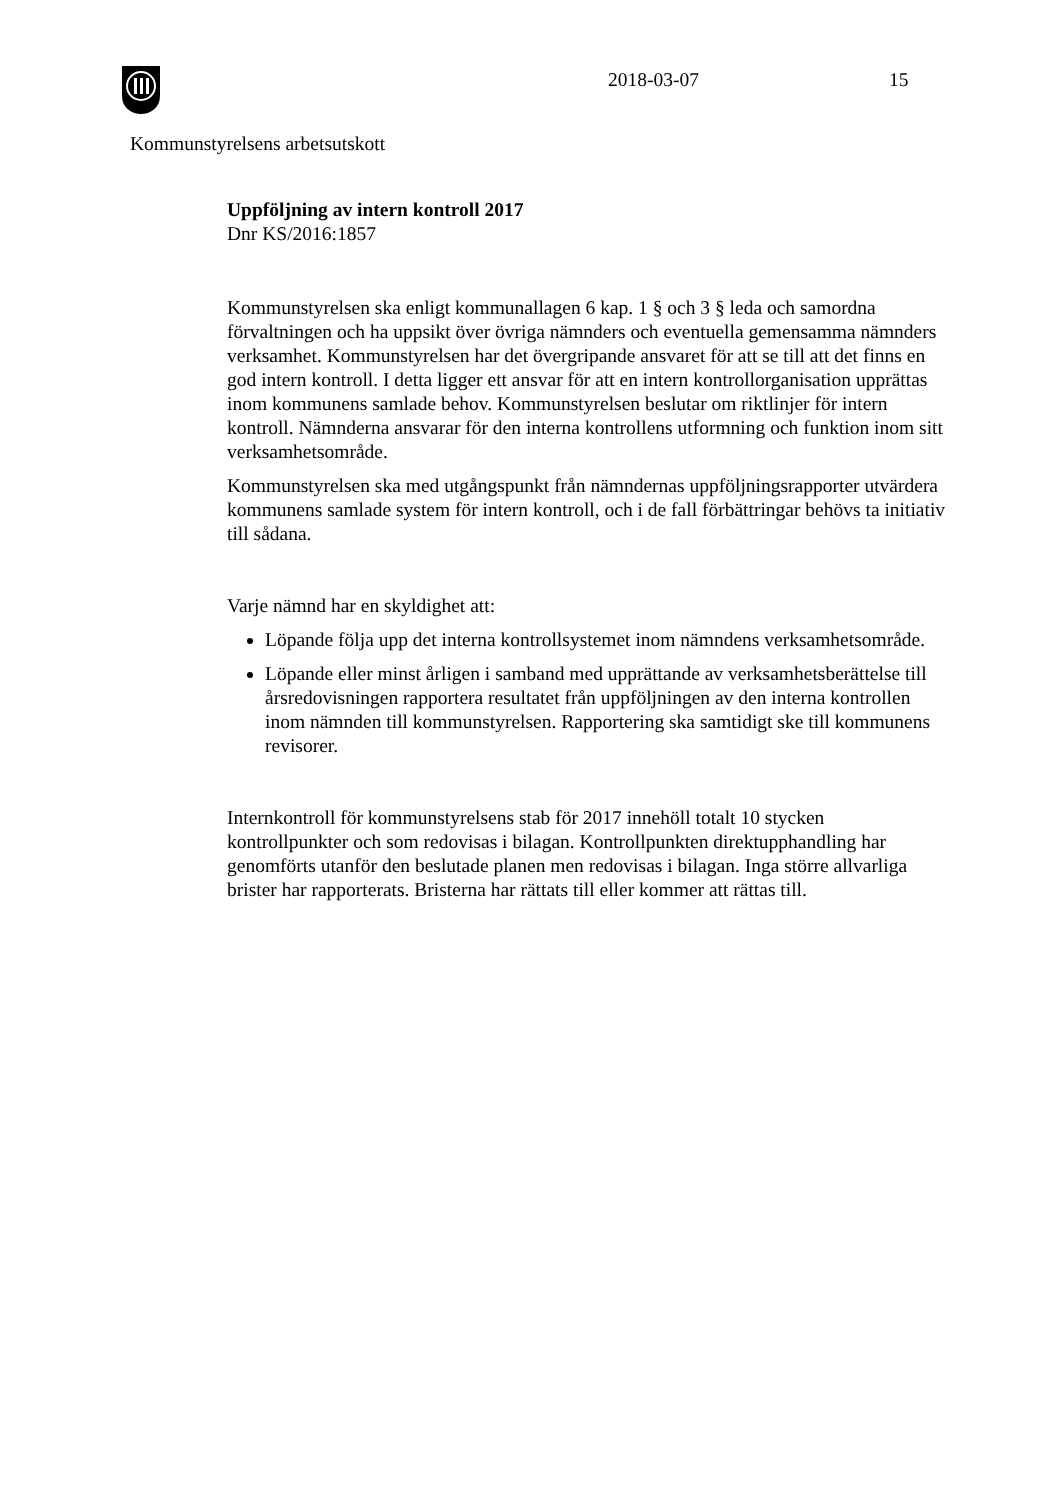2018-03-07 15
Kommunstyrelsens arbetsutskott
Uppföljning av intern kontroll 2017
Dnr KS/2016:1857
Kommunstyrelsen ska enligt kommunallagen 6 kap. 1 § och 3 § leda och samordna förvaltningen och ha uppsikt över övriga nämnders och eventuella gemensamma nämnders verksamhet. Kommunstyrelsen har det övergripande ansvaret för att se till att det finns en god intern kontroll. I detta ligger ett ansvar för att en intern kontrollorganisation upprättas inom kommunens samlade behov. Kommunstyrelsen beslutar om riktlinjer för intern kontroll. Nämnderna ansvarar för den interna kontrollens utformning och funktion inom sitt verksamhetsområde.
Kommunstyrelsen ska med utgångspunkt från nämndernas uppföljningsrapporter utvärdera kommunens samlade system för intern kontroll, och i de fall förbättringar behövs ta initiativ till sådana.
Varje nämnd har en skyldighet att:
Löpande följa upp det interna kontrollsystemet inom nämndens verksamhetsområde.
Löpande eller minst årligen i samband med upprättande av verksamhetsberättelse till årsredovisningen rapportera resultatet från uppföljningen av den interna kontrollen inom nämnden till kommunstyrelsen. Rapportering ska samtidigt ske till kommunens revisorer.
Internkontroll för kommunstyrelsens stab för 2017 innehöll totalt 10 stycken kontrollpunkter och som redovisas i bilagan. Kontrollpunkten direktupphandling har genomförts utanför den beslutade planen men redovisas i bilagan. Inga större allvarliga brister har rapporterats. Bristerna har rättats till eller kommer att rättas till.